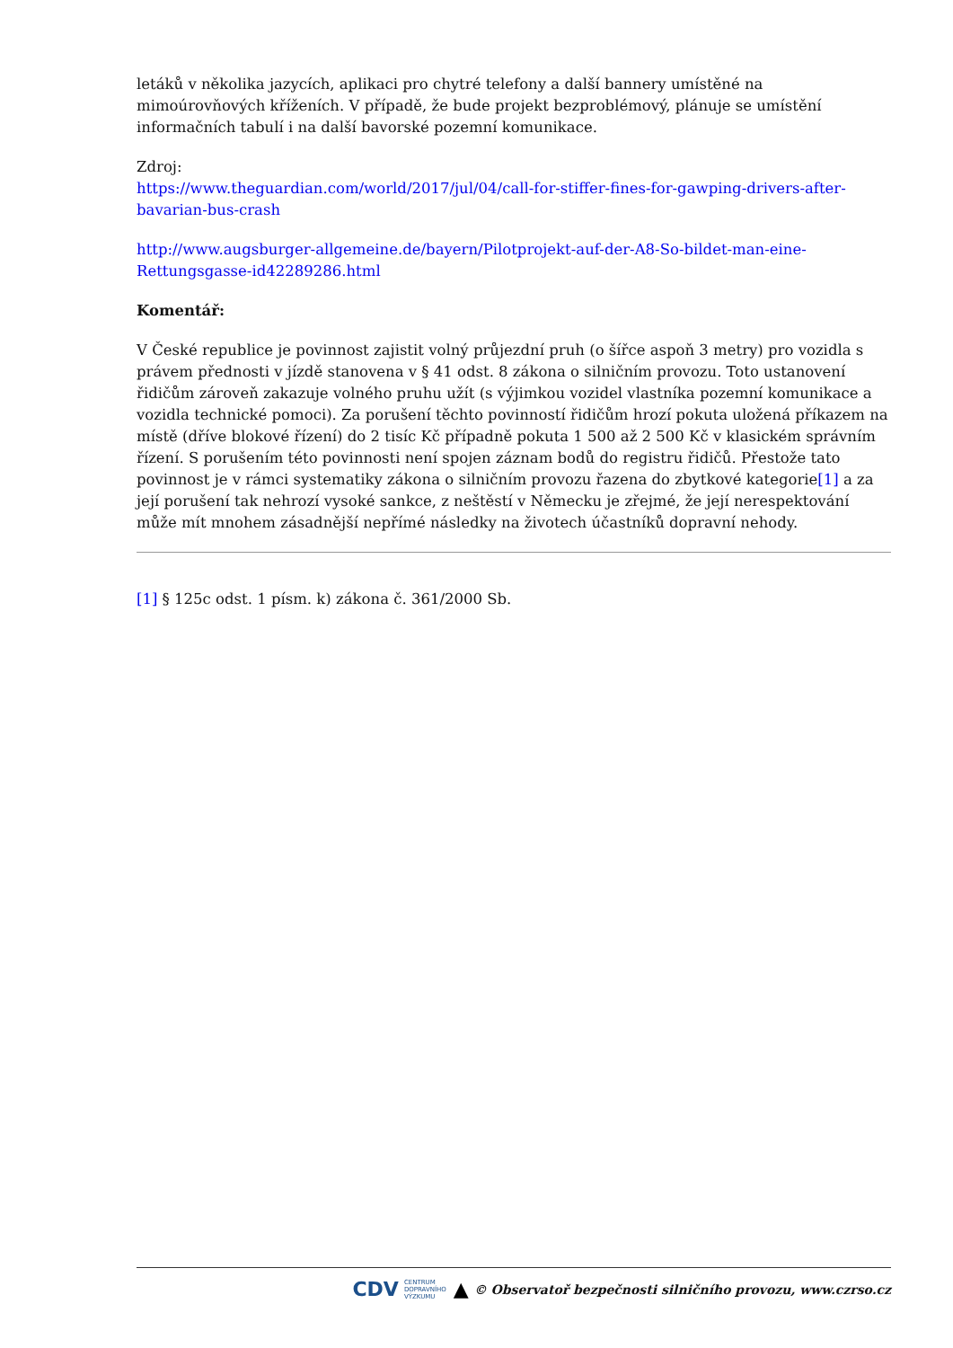letáků v několika jazycích, aplikaci pro chytré telefony a další bannery umístěné na mimoúrovňových kříženích. V případě, že bude projekt bezproblémový, plánuje se umístění informačních tabulí i na další bavorské pozemní komunikace.
Zdroj:
https://www.theguardian.com/world/2017/jul/04/call-for-stiffer-fines-for-gawping-drivers-after-bavarian-bus-crash
http://www.augsburger-allgemeine.de/bayern/Pilotprojekt-auf-der-A8-So-bildet-man-eine-Rettungsgasse-id42289286.html
Komentář:
V České republice je povinnost zajistit volný průjezdní pruh (o šířce aspoň 3 metry) pro vozidla s právem přednosti v jízdě stanovena v § 41 odst. 8 zákona o silničním provozu. Toto ustanovení řidičům zároveň zakazuje volného pruhu užít (s výjimkou vozidel vlastníka pozemní komunikace a vozidla technické pomoci). Za porušení těchto povinností řidičům hrozí pokuta uložená příkazem na místě (dříve blokové řízení) do 2 tisíc Kč případně pokuta 1 500 až 2 500 Kč v klasickém správním řízení. S porušením této povinnosti není spojen záznam bodů do registru řidičů. Přestože tato povinnost je v rámci systematiky zákona o silničním provozu řazena do zbytkové kategorie[1] a za její porušení tak nehrozí vysoké sankce, z neštěstí v Německu je zřejmé, že její nerespektování může mít mnohem zásadnější nepřímé následky na životech účastníků dopravní nehody.
[1] § 125c odst. 1 písm. k) zákona č. 361/2000 Sb.
CDV CENTRUM
DOPRAVNÍHO
VÝZKUMU ▲ © Observatoř bezpečnosti silničního provozu, www.czrso.cz